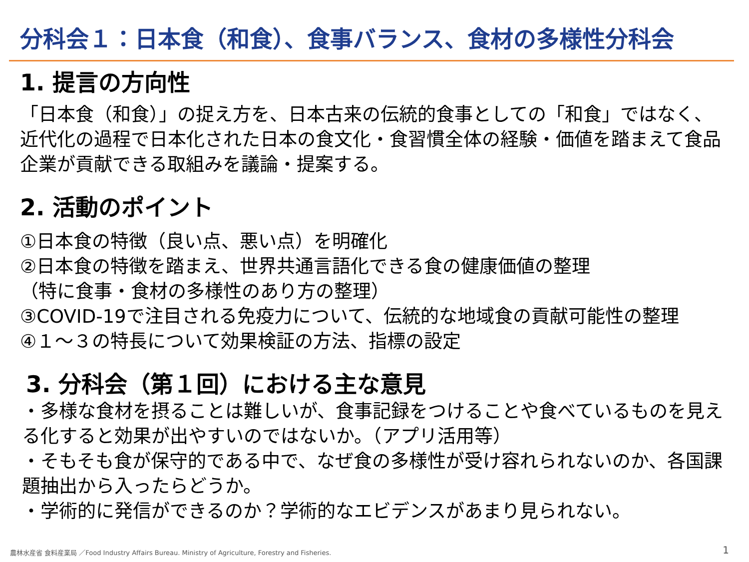分科会１：日本食（和食）、食事バランス、食材の多様性分科会
1. 提言の方向性
「日本食（和食）」の捉え方を、日本古来の伝統的食事としての「和食」ではなく、近代化の過程で日本化された日本の食文化・食習慣全体の経験・価値を踏まえて食品企業が貢献できる取組みを議論・提案する。
2. 活動のポイント
①日本食の特徴（良い点、悪い点）を明確化
②日本食の特徴を踏まえ、世界共通言語化できる食の健康価値の整理
（特に食事・食材の多様性のあり方の整理）
③COVID-19で注目される免疫力について、伝統的な地域食の貢献可能性の整理
④１～３の特長について効果検証の方法、指標の設定
3. 分科会（第１回）における主な意見
・多様な食材を摂ることは難しいが、食事記録をつけることや食べているものを見える化すると効果が出やすいのではないか。（アプリ活用等）
・そもそも食が保守的である中で、なぜ食の多様性が受け容れられないのか、各国課題抽出から入ったらどうか。
・学術的に発信ができるのか？学術的なエビデンスがあまり見られない。
農林水産省 食料産業局 ／Food Industry Affairs Bureau. Ministry of Agriculture, Forestry and Fisheries.
1